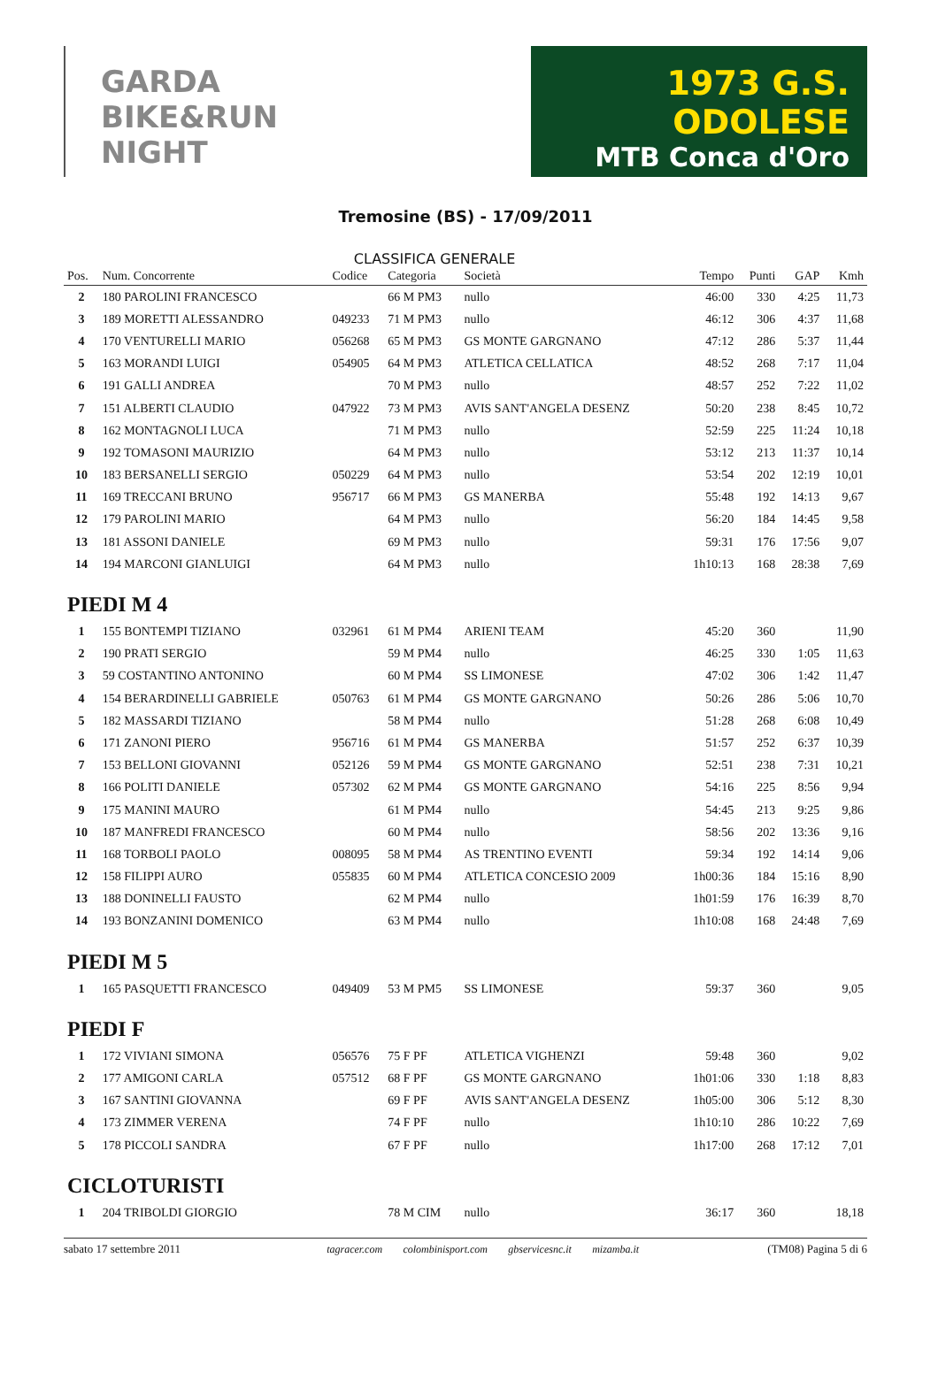GARDA BIKE&RUN NIGHT
1973 G.S. ODOLESE
MTB Conca d'Oro
Tremosine (BS) - 17/09/2011
CLASSIFICA GENERALE
| Pos. | Num. Concorrente | Codice | Categoria | Società | Tempo | Punti | GAP | Kmh |
| --- | --- | --- | --- | --- | --- | --- | --- | --- |
| 2 | 180 PAROLINI FRANCESCO | | 66 M PM3 | nullo | 46:00 | 330 | 4:25 | 11,73 |
| 3 | 189 MORETTI ALESSANDRO | 049233 | 71 M PM3 | nullo | 46:12 | 306 | 4:37 | 11,68 |
| 4 | 170 VENTURELLI MARIO | 056268 | 65 M PM3 | GS MONTE GARGNANO | 47:12 | 286 | 5:37 | 11,44 |
| 5 | 163 MORANDI LUIGI | 054905 | 64 M PM3 | ATLETICA CELLATICA | 48:52 | 268 | 7:17 | 11,04 |
| 6 | 191 GALLI ANDREA | | 70 M PM3 | nullo | 48:57 | 252 | 7:22 | 11,02 |
| 7 | 151 ALBERTI CLAUDIO | 047922 | 73 M PM3 | AVIS SANT'ANGELA DESENZ | 50:20 | 238 | 8:45 | 10,72 |
| 8 | 162 MONTAGNOLI LUCA | | 71 M PM3 | nullo | 52:59 | 225 | 11:24 | 10,18 |
| 9 | 192 TOMASONI MAURIZIO | | 64 M PM3 | nullo | 53:12 | 213 | 11:37 | 10,14 |
| 10 | 183 BERSANELLI SERGIO | 050229 | 64 M PM3 | nullo | 53:54 | 202 | 12:19 | 10,01 |
| 11 | 169 TRECCANI BRUNO | 956717 | 66 M PM3 | GS MANERBA | 55:48 | 192 | 14:13 | 9,67 |
| 12 | 179 PAROLINI MARIO | | 64 M PM3 | nullo | 56:20 | 184 | 14:45 | 9,58 |
| 13 | 181 ASSONI DANIELE | | 69 M PM3 | nullo | 59:31 | 176 | 17:56 | 9,07 |
| 14 | 194 MARCONI GIANLUIGI | | 64 M PM3 | nullo | 1h10:13 | 168 | 28:38 | 7,69 |
| PIEDI M 4 | | | | | | | | |
| 1 | 155 BONTEMPI TIZIANO | 032961 | 61 M PM4 | ARIENI TEAM | 45:20 | 360 | | 11,90 |
| 2 | 190 PRATI SERGIO | | 59 M PM4 | nullo | 46:25 | 330 | 1:05 | 11,63 |
| 3 | 59 COSTANTINO ANTONINO | | 60 M PM4 | SS LIMONESE | 47:02 | 306 | 1:42 | 11,47 |
| 4 | 154 BERARDINELLI GABRIELE | 050763 | 61 M PM4 | GS MONTE GARGNANO | 50:26 | 286 | 5:06 | 10,70 |
| 5 | 182 MASSARDI TIZIANO | | 58 M PM4 | nullo | 51:28 | 268 | 6:08 | 10,49 |
| 6 | 171 ZANONI PIERO | 956716 | 61 M PM4 | GS MANERBA | 51:57 | 252 | 6:37 | 10,39 |
| 7 | 153 BELLONI GIOVANNI | 052126 | 59 M PM4 | GS MONTE GARGNANO | 52:51 | 238 | 7:31 | 10,21 |
| 8 | 166 POLITI DANIELE | 057302 | 62 M PM4 | GS MONTE GARGNANO | 54:16 | 225 | 8:56 | 9,94 |
| 9 | 175 MANINI MAURO | | 61 M PM4 | nullo | 54:45 | 213 | 9:25 | 9,86 |
| 10 | 187 MANFREDI FRANCESCO | | 60 M PM4 | nullo | 58:56 | 202 | 13:36 | 9,16 |
| 11 | 168 TORBOLI PAOLO | 008095 | 58 M PM4 | AS TRENTINO EVENTI | 59:34 | 192 | 14:14 | 9,06 |
| 12 | 158 FILIPPI AURO | 055835 | 60 M PM4 | ATLETICA CONCESIO 2009 | 1h00:36 | 184 | 15:16 | 8,90 |
| 13 | 188 DONINELLI FAUSTO | | 62 M PM4 | nullo | 1h01:59 | 176 | 16:39 | 8,70 |
| 14 | 193 BONZANINI DOMENICO | | 63 M PM4 | nullo | 1h10:08 | 168 | 24:48 | 7,69 |
| PIEDI M 5 | | | | | | | | |
| 1 | 165 PASQUETTI FRANCESCO | 049409 | 53 M PM5 | SS LIMONESE | 59:37 | 360 | | 9,05 |
| PIEDI F | | | | | | | | |
| 1 | 172 VIVIANI SIMONA | 056576 | 75 F PF | ATLETICA VIGHENZI | 59:48 | 360 | | 9,02 |
| 2 | 177 AMIGONI CARLA | 057512 | 68 F PF | GS MONTE GARGNANO | 1h01:06 | 330 | 1:18 | 8,83 |
| 3 | 167 SANTINI GIOVANNA | | 69 F PF | AVIS SANT'ANGELA DESENZ | 1h05:00 | 306 | 5:12 | 8,30 |
| 4 | 173 ZIMMER VERENA | | 74 F PF | nullo | 1h10:10 | 286 | 10:22 | 7,69 |
| 5 | 178 PICCOLI SANDRA | | 67 F PF | nullo | 1h17:00 | 268 | 17:12 | 7,01 |
| CICLOTURISTI | | | | | | | | |
| 1 | 204 TRIBOLDI GIORGIO | | 78 M CIM | nullo | 36:17 | 360 | | 18,18 |
sabato 17 settembre 2011 tagracer.com colombinisport.com gbservicesnc.it mizamba.it (TM08) Pagina 5 di 6